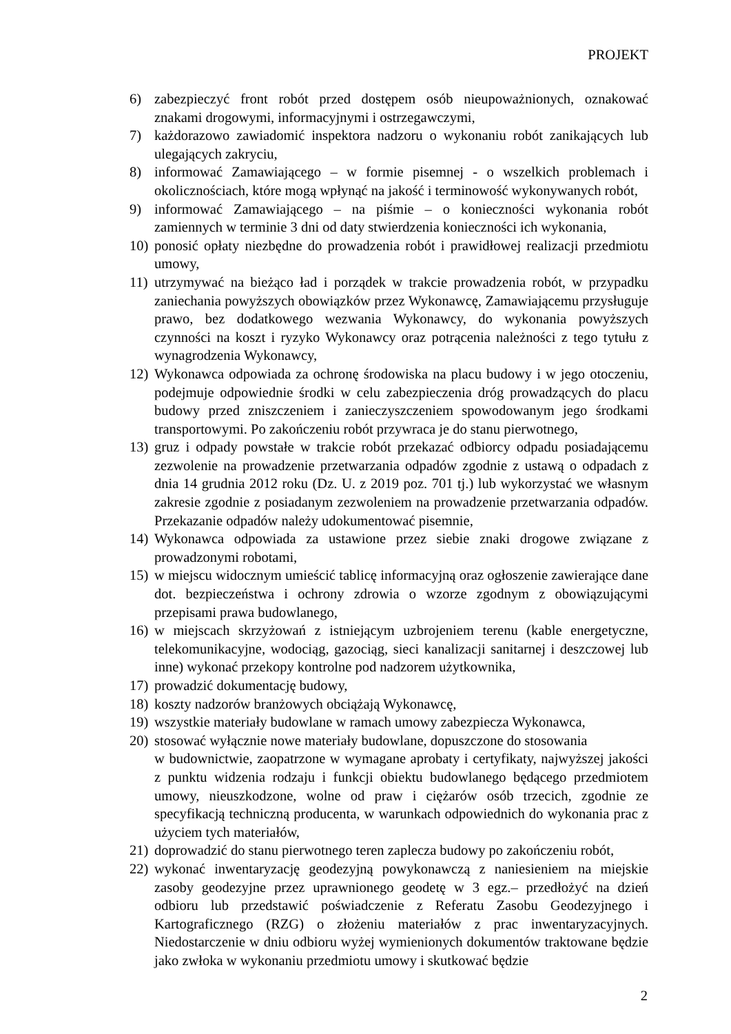PROJEKT
6) zabezpieczyć front robót przed dostępem osób nieupoważnionych, oznakować znakami drogowymi, informacyjnymi i ostrzegawczymi,
7) każdorazowo zawiadomić inspektora nadzoru o wykonaniu robót zanikających lub ulegających zakryciu,
8) informować Zamawiającego – w formie pisemnej - o wszelkich problemach i okolicznościach, które mogą wpłynąć na jakość i terminowość wykonywanych robót,
9) informować Zamawiającego – na piśmie – o konieczności wykonania robót zamiennych w terminie 3 dni od daty stwierdzenia konieczności ich wykonania,
10)
ponosić opłaty niezbędne do prowadzenia robót i prawidłowej realizacji przedmiotu umowy,
11)
utrzymywać na bieżąco ład i porządek w trakcie prowadzenia robót, w przypadku zaniechania powyższych obowiązków przez Wykonawcę, Zamawiającemu przysługuje prawo, bez dodatkowego wezwania Wykonawcy, do wykonania powyższych czynności na koszt i ryzyko Wykonawcy oraz potrącenia należności z tego tytułu z wynagrodzenia Wykonawcy,
12)
Wykonawca odpowiada za ochronę środowiska na placu budowy i w jego otoczeniu, podejmuje odpowiednie środki w celu zabezpieczenia dróg prowadzących do placu budowy przed zniszczeniem i zanieczyszczeniem spowodowanym jego środkami transportowymi. Po zakończeniu robót przywraca je do stanu pierwotnego,
13)
gruz i odpady powstałe w trakcie robót przekazać odbiorcy odpadu posiadającemu zezwolenie na prowadzenie przetwarzania odpadów zgodnie z ustawą o odpadach z dnia 14 grudnia 2012 roku (Dz. U. z 2019 poz. 701 tj.) lub wykorzystać we własnym zakresie zgodnie z posiadanym zezwoleniem na prowadzenie przetwarzania odpadów. Przekazanie odpadów należy udokumentować pisemnie,
14)
Wykonawca odpowiada za ustawione przez siebie znaki drogowe związane z prowadzonymi robotami,
15)
w miejscu widocznym umieścić tablicę informacyjną oraz ogłoszenie zawierające dane dot. bezpieczeństwa i ochrony zdrowia o wzorze zgodnym z obowiązującymi przepisami prawa budowlanego,
16)
w miejscach skrzyżowań z istniejącym uzbrojeniem terenu (kable energetyczne, telekomunikacyjne, wodociąg, gazociąg, sieci kanalizacji sanitarnej i deszczowej lub inne) wykonać przekopy kontrolne pod nadzorem użytkownika,
17)
prowadzić dokumentację budowy,
18)
koszty nadzorów branżowych obciążają Wykonawcę,
19)
wszystkie materiały budowlane w ramach umowy zabezpiecza Wykonawca,
20)
stosować wyłącznie nowe materiały budowlane, dopuszczone do stosowania
w budownictwie, zaopatrzone w wymagane aprobaty i certyfikaty, najwyższej jakości z punktu widzenia rodzaju i funkcji obiektu budowlanego będącego przedmiotem umowy, nieuszkodzone, wolne od praw i ciężarów osób trzecich, zgodnie ze specyfikacją techniczną producenta, w warunkach odpowiednich do wykonania prac z użyciem tych materiałów,
21)
doprowadzić do stanu pierwotnego teren zaplecza budowy po zakończeniu robót,
22)
wykonać inwentaryzację geodezyjną powykonawczą z naniesieniem na miejskie zasoby geodezyjne przez uprawnionego geodetę w 3 egz.– przedłożyć na dzień odbioru lub przedstawić poświadczenie z Referatu Zasobu Geodezyjnego i Kartograficznego (RZG) o złożeniu materiałów z prac inwentaryzacyjnych. Niedostarczenie w dniu odbioru wyżej wymienionych dokumentów traktowane będzie jako zwłoka w wykonaniu przedmiotu umowy i skutkować będzie
2